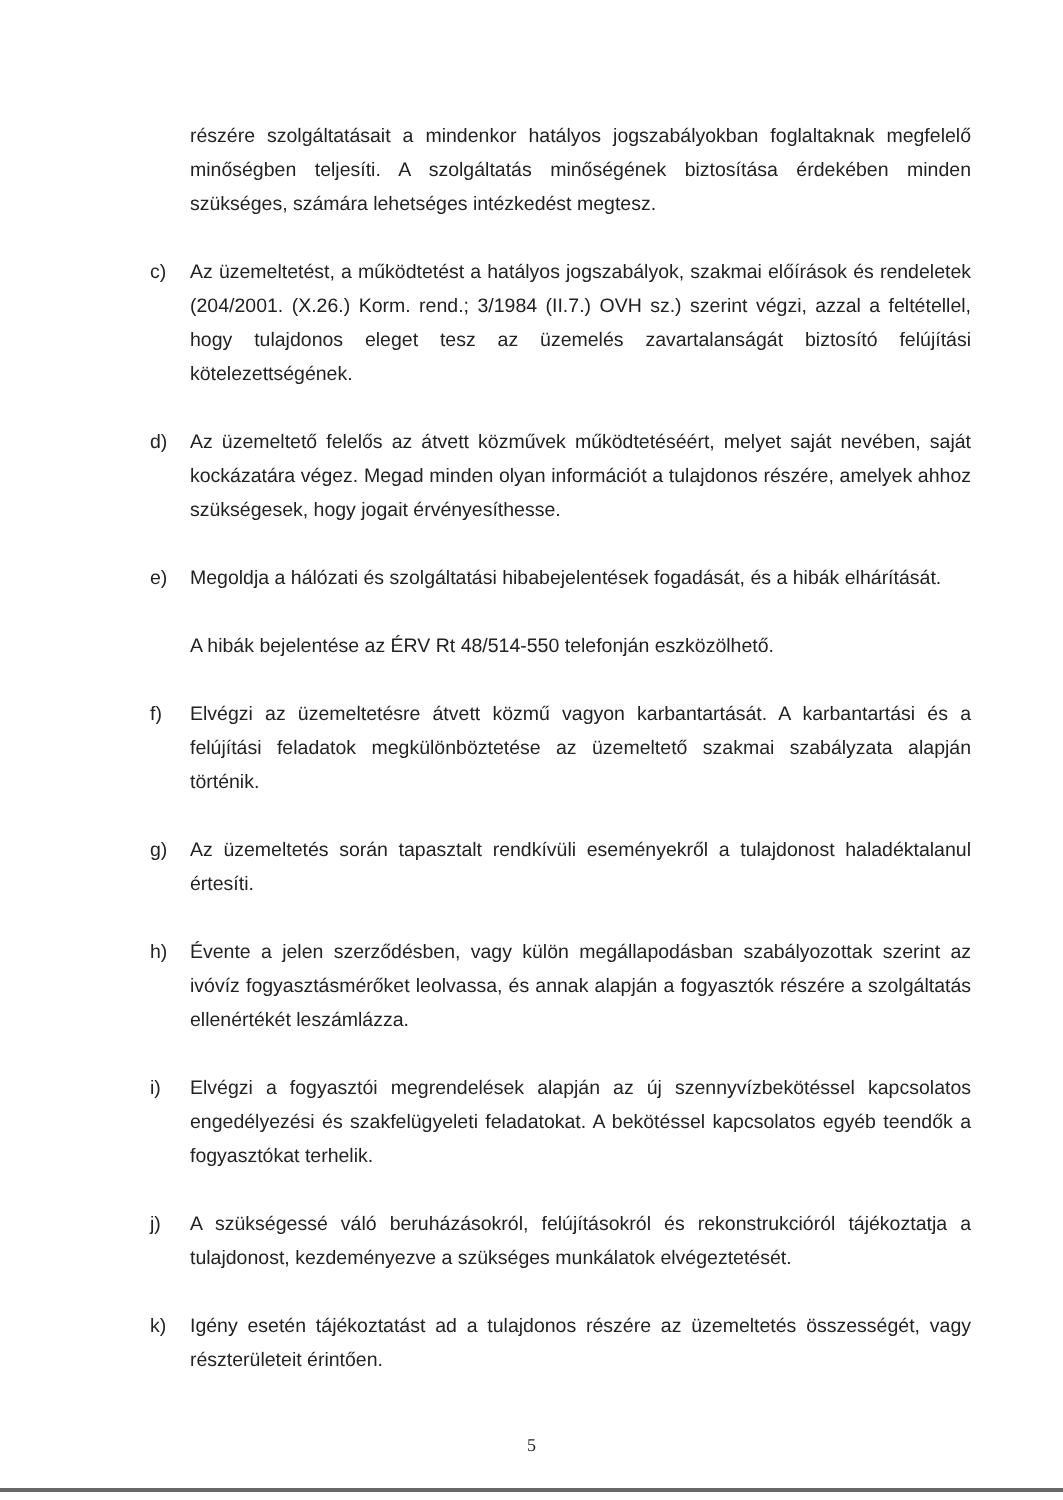részére szolgáltatásait a mindenkor hatályos jogszabályokban foglaltaknak megfelelő minőségben teljesíti. A szolgáltatás minőségének biztosítása érdekében minden szükséges, számára lehetséges intézkedést megtesz.
c) Az üzemeltetést, a működtetést a hatályos jogszabályok, szakmai előírások és rendeletek (204/2001. (X.26.) Korm. rend.; 3/1984 (II.7.) OVH sz.) szerint végzi, azzal a feltétellel, hogy tulajdonos eleget tesz az üzemelés zavartalanságát biztosító felújítási kötelezettségének.
d) Az üzemeltető felelős az átvett közművek működtetéséért, melyet saját nevében, saját kockázatára végez. Megad minden olyan információt a tulajdonos részére, amelyek ahhoz szükségesek, hogy jogait érvényesíthesse.
e) Megoldja a hálózati és szolgáltatási hibabejelentések fogadását, és a hibák elhárítását.
A hibák bejelentése az ÉRV Rt 48/514-550 telefonján eszközölhető.
f) Elvégzi az üzemeltetésre átvett közmű vagyon karbantartását. A karbantartási és a felújítási feladatok megkülönböztetése az üzemeltető szakmai szabályzata alapján történik.
g) Az üzemeltetés során tapasztalt rendkívüli eseményekről a tulajdonost haladéktalanul értesíti.
h) Évente a jelen szerződésben, vagy külön megállapodásban szabályozottak szerint az ivóvíz fogyasztásmérőket leolvassa, és annak alapján a fogyasztók részére a szolgáltatás ellenértékét leszámlázza.
i) Elvégzi a fogyasztói megrendelések alapján az új szennyvízbekötéssel kapcsolatos engedélyezési és szakfelügyeleti feladatokat. A bekötéssel kapcsolatos egyéb teendők a fogyasztókat terhelik.
j) A szükségessé váló beruházásokról, felújításokról és rekonstrukcióról tájékoztatja a tulajdonost, kezdeményezve a szükséges munkálatok elvégeztetését.
k) Igény esetén tájékoztatást ad a tulajdonos részére az üzemeltetés összességét, vagy részterületeit érintően.
5